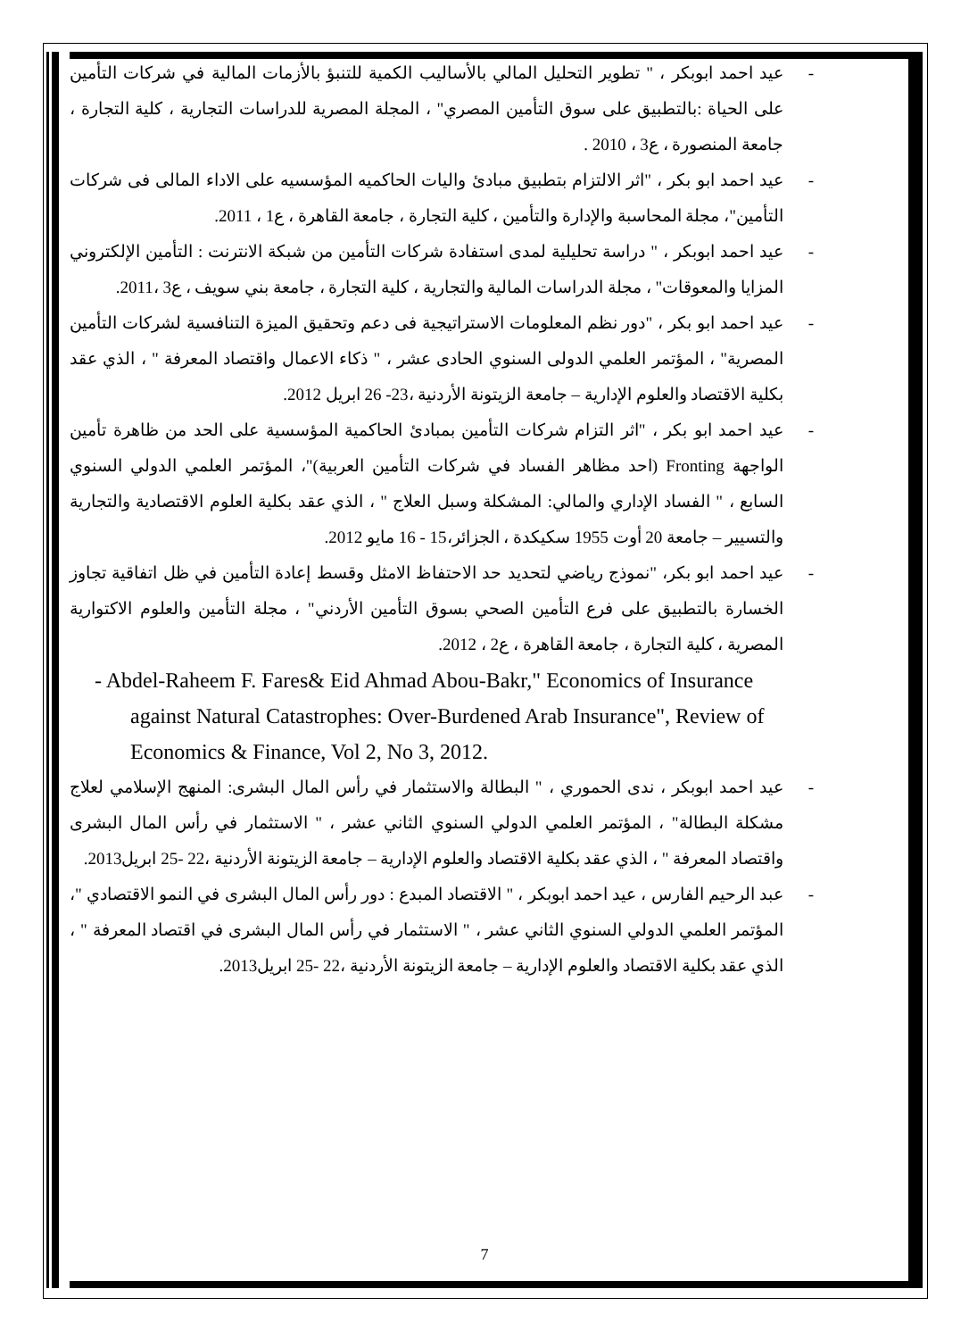- عيد احمد ابوبكر ، " تطوير التحليل المالي بالأساليب الكمية للتنبؤ بالأزمات المالية في شركات التأمين على الحياة :بالتطبيق على سوق التأمين المصري" ، المجلة المصرية للدراسات التجارية ، كلية التجارة ، جامعة المنصورة ، ع3 ، 2010 .
- عيد احمد ابو بكر ، "اثر الالتزام بتطبيق مبادئ واليات الحاكميه المؤسسيه على الاداء المالى فى شركات التأمين"، مجلة المحاسبة والإدارة والتأمين ، كلية التجارة ، جامعة القاهرة ، ع1 ، 2011.
- عيد احمد ابوبكر ، " دراسة تحليلية لمدى استفادة شركات التأمين من شبكة الانترنت : التأمين الإلكتروني المزايا والمعوقات" ، مجلة الدراسات المالية والتجارية ، كلية التجارة ، جامعة بني سويف ، ع3 ،2011.
- عيد احمد ابو بكر ، "دور نظم المعلومات الاستراتيجية فى دعم وتحقيق الميزة التنافسية لشركات التأمين المصرية" ، المؤتمر العلمي الدولى السنوي الحادى عشر ، " ذكاء الاعمال واقتصاد المعرفة " ، الذي عقد بكلية الاقتصاد والعلوم الإدارية – جامعة الزيتونة الأردنية ،23- 26 ابريل 2012.
- عيد احمد ابو بكر ، "اثر التزام شركات التأمين بمبادئ الحاكمية المؤسسية على الحد من ظاهرة تأمين الواجهة Fronting (احد مظاهر الفساد في شركات التأمين العربية)"، المؤتمر العلمي الدولي السنوي السابع ، " الفساد الإداري والمالي: المشكلة وسبل العلاج " ، الذي عقد بكلية العلوم الاقتصادية والتجارية والتسيير – جامعة 20 أوت 1955 سكيكدة ، الجزائر،15 - 16 مايو 2012.
- عيد احمد ابو بكر، "نموذج رياضي لتحديد حد الاحتفاظ الامثل وقسط إعادة التأمين في ظل اتفاقية تجاوز الخسارة بالتطبيق على فرع التأمين الصحي بسوق التأمين الأردني" ، مجلة التأمين والعلوم الاكتوارية المصرية ، كلية التجارة ، جامعة القاهرة ، ع2 ، 2012.
- Abdel-Raheem F. Fares& Eid Ahmad Abou-Bakr," Economics of Insurance against Natural Catastrophes: Over-Burdened Arab Insurance", Review of Economics & Finance, Vol 2, No 3, 2012.
- عيد احمد ابوبكر ، ندى الحموري ، " البطالة والاستثمار في رأس المال البشرى: المنهج الإسلامي لعلاج مشكلة البطالة" ، المؤتمر العلمي الدولي السنوي الثاني عشر ، " الاستثمار في رأس المال البشرى واقتصاد المعرفة " ، الذي عقد بكلية الاقتصاد والعلوم الإدارية – جامعة الزيتونة الأردنية ،22 -25 ابريل2013.
- عبد الرحيم الفارس ، عيد احمد ابوبكر ، " الاقتصاد المبدع : دور رأس المال البشرى في النمو الاقتصادي "، المؤتمر العلمي الدولي السنوي الثاني عشر ، " الاستثمار في رأس المال البشرى في اقتصاد المعرفة " ، الذي عقد بكلية الاقتصاد والعلوم الإدارية – جامعة الزيتونة الأردنية ،22 -25 ابريل2013.
7